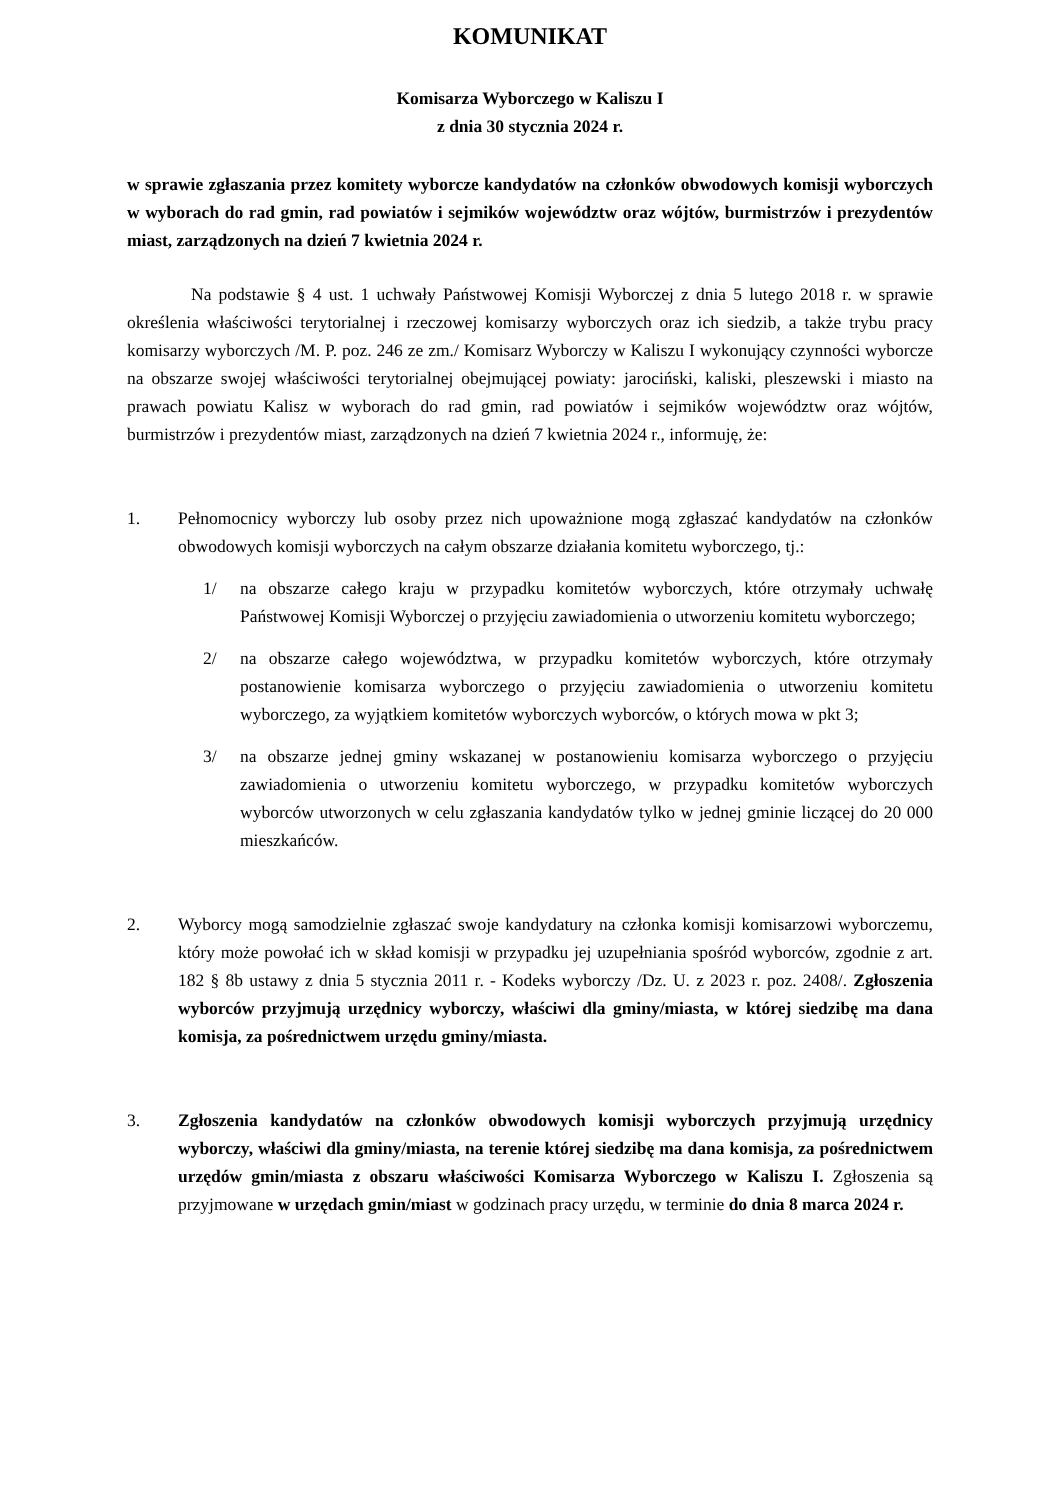KOMUNIKAT
Komisarza Wyborczego w Kaliszu I
z dnia 30 stycznia 2024 r.
w sprawie zgłaszania przez komitety wyborcze kandydatów na członków obwodowych komisji wyborczych w wyborach do rad gmin, rad powiatów i sejmików województw oraz wójtów, burmistrzów i prezydentów miast, zarządzonych na dzień 7 kwietnia 2024 r.
Na podstawie § 4 ust. 1 uchwały Państwowej Komisji Wyborczej z dnia 5 lutego 2018 r. w sprawie określenia właściwości terytorialnej i rzeczowej komisarzy wyborczych oraz ich siedzib, a także trybu pracy komisarzy wyborczych /M. P. poz. 246 ze zm./ Komisarz Wyborczy w Kaliszu I wykonujący czynności wyborcze na obszarze swojej właściwości terytorialnej obejmującej powiaty: jarociński, kaliski, pleszewski i miasto na prawach powiatu Kalisz w wyborach do rad gmin, rad powiatów i sejmików województw oraz wójtów, burmistrzów i prezydentów miast, zarządzonych na dzień 7 kwietnia 2024 r., informuję, że:
1. Pełnomocnicy wyborczy lub osoby przez nich upoważnione mogą zgłaszać kandydatów na członków obwodowych komisji wyborczych na całym obszarze działania komitetu wyborczego, tj.:
1/ na obszarze całego kraju w przypadku komitetów wyborczych, które otrzymały uchwałę Państwowej Komisji Wyborczej o przyjęciu zawiadomienia o utworzeniu komitetu wyborczego;
2/ na obszarze całego województwa, w przypadku komitetów wyborczych, które otrzymały postanowienie komisarza wyborczego o przyjęciu zawiadomienia o utworzeniu komitetu wyborczego, za wyjątkiem komitetów wyborczych wyborców, o których mowa w pkt 3;
3/ na obszarze jednej gminy wskazanej w postanowieniu komisarza wyborczego o przyjęciu zawiadomienia o utworzeniu komitetu wyborczego, w przypadku komitetów wyborczych wyborców utworzonych w celu zgłaszania kandydatów tylko w jednej gminie liczącej do 20 000 mieszkańców.
2. Wyborcy mogą samodzielnie zgłaszać swoje kandydatury na członka komisji komisarzowi wyborczemu, który może powołać ich w skład komisji w przypadku jej uzupełniania spośród wyborców, zgodnie z art. 182 § 8b ustawy z dnia 5 stycznia 2011 r. - Kodeks wyborczy /Dz. U. z 2023 r. poz. 2408/. Zgłoszenia wyborców przyjmują urzędnicy wyborczy, właściwi dla gminy/miasta, w której siedzibę ma dana komisja, za pośrednictwem urzędu gminy/miasta.
3. Zgłoszenia kandydatów na członków obwodowych komisji wyborczych przyjmują urzędnicy wyborczy, właściwi dla gminy/miasta, na terenie której siedzibę ma dana komisja, za pośrednictwem urzędów gmin/miasta z obszaru właściwości Komisarza Wyborczego w Kaliszu I. Zgłoszenia są przyjmowane w urzędach gmin/miast w godzinach pracy urzędu, w terminie do dnia 8 marca 2024 r.